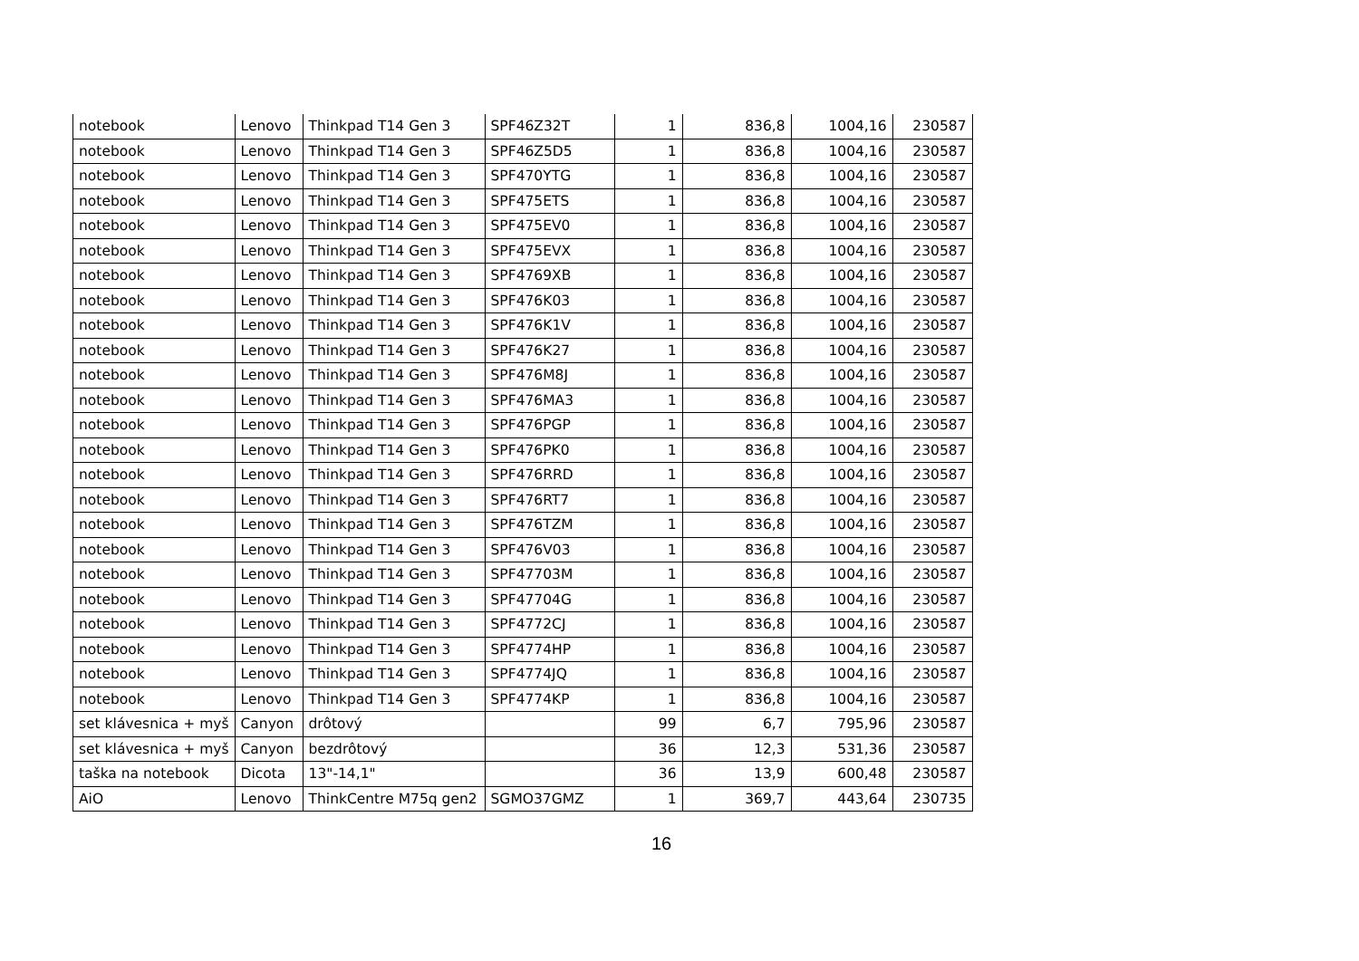| notebook | Lenovo | Thinkpad T14 Gen 3 | SPF46Z32T | 1 | 836,8 | 1004,16 | 230587 |
| notebook | Lenovo | Thinkpad T14 Gen 3 | SPF46Z5D5 | 1 | 836,8 | 1004,16 | 230587 |
| notebook | Lenovo | Thinkpad T14 Gen 3 | SPF470YTG | 1 | 836,8 | 1004,16 | 230587 |
| notebook | Lenovo | Thinkpad T14 Gen 3 | SPF475ETS | 1 | 836,8 | 1004,16 | 230587 |
| notebook | Lenovo | Thinkpad T14 Gen 3 | SPF475EV0 | 1 | 836,8 | 1004,16 | 230587 |
| notebook | Lenovo | Thinkpad T14 Gen 3 | SPF475EVX | 1 | 836,8 | 1004,16 | 230587 |
| notebook | Lenovo | Thinkpad T14 Gen 3 | SPF4769XB | 1 | 836,8 | 1004,16 | 230587 |
| notebook | Lenovo | Thinkpad T14 Gen 3 | SPF476K03 | 1 | 836,8 | 1004,16 | 230587 |
| notebook | Lenovo | Thinkpad T14 Gen 3 | SPF476K1V | 1 | 836,8 | 1004,16 | 230587 |
| notebook | Lenovo | Thinkpad T14 Gen 3 | SPF476K27 | 1 | 836,8 | 1004,16 | 230587 |
| notebook | Lenovo | Thinkpad T14 Gen 3 | SPF476M8J | 1 | 836,8 | 1004,16 | 230587 |
| notebook | Lenovo | Thinkpad T14 Gen 3 | SPF476MA3 | 1 | 836,8 | 1004,16 | 230587 |
| notebook | Lenovo | Thinkpad T14 Gen 3 | SPF476PGP | 1 | 836,8 | 1004,16 | 230587 |
| notebook | Lenovo | Thinkpad T14 Gen 3 | SPF476PK0 | 1 | 836,8 | 1004,16 | 230587 |
| notebook | Lenovo | Thinkpad T14 Gen 3 | SPF476RRD | 1 | 836,8 | 1004,16 | 230587 |
| notebook | Lenovo | Thinkpad T14 Gen 3 | SPF476RT7 | 1 | 836,8 | 1004,16 | 230587 |
| notebook | Lenovo | Thinkpad T14 Gen 3 | SPF476TZM | 1 | 836,8 | 1004,16 | 230587 |
| notebook | Lenovo | Thinkpad T14 Gen 3 | SPF476V03 | 1 | 836,8 | 1004,16 | 230587 |
| notebook | Lenovo | Thinkpad T14 Gen 3 | SPF47703M | 1 | 836,8 | 1004,16 | 230587 |
| notebook | Lenovo | Thinkpad T14 Gen 3 | SPF47704G | 1 | 836,8 | 1004,16 | 230587 |
| notebook | Lenovo | Thinkpad T14 Gen 3 | SPF4772CJ | 1 | 836,8 | 1004,16 | 230587 |
| notebook | Lenovo | Thinkpad T14 Gen 3 | SPF4774HP | 1 | 836,8 | 1004,16 | 230587 |
| notebook | Lenovo | Thinkpad T14 Gen 3 | SPF4774JQ | 1 | 836,8 | 1004,16 | 230587 |
| notebook | Lenovo | Thinkpad T14 Gen 3 | SPF4774KP | 1 | 836,8 | 1004,16 | 230587 |
| set klávesnica + myš | Canyon | drôtový | | 99 | 6,7 | 795,96 | 230587 |
| set klávesnica + myš | Canyon | bezdrôtový | | 36 | 12,3 | 531,36 | 230587 |
| taška na notebook | Dicota | 13"-14,1" | | 36 | 13,9 | 600,48 | 230587 |
| AiO | Lenovo | ThinkCentre M75q gen2 | SGMO37GMZ | 1 | 369,7 | 443,64 | 230735 |
16